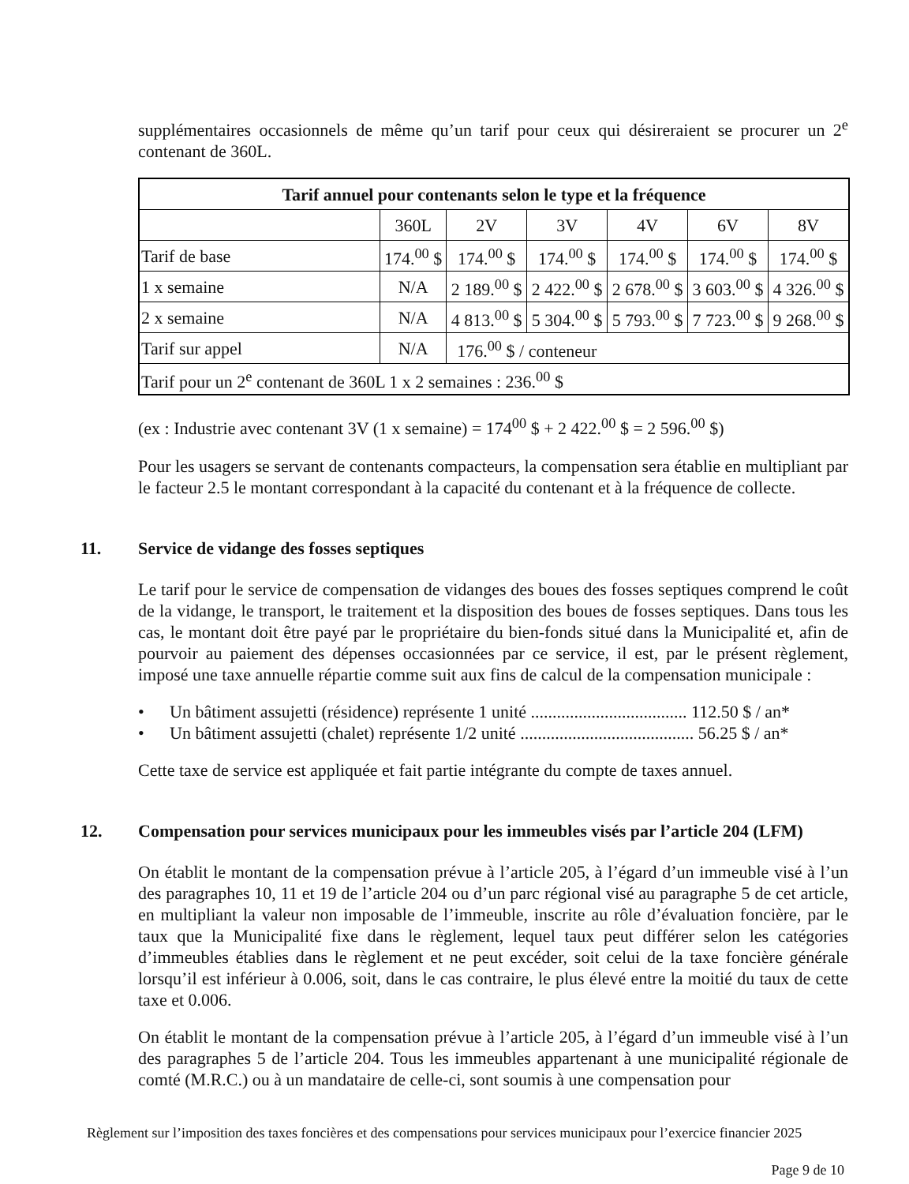supplémentaires occasionnels de même qu’un tarif pour ceux qui désireraient se procurer un 2<sup>e</sup> contenant de 360L.
| Tarif annuel pour contenants selon le type et la fréquence | | | | | | |
| --- | --- | --- | --- | --- | --- | --- |
| | 360L | 2V | 3V | 4V | 6V | 8V |
| Tarif de base | 174.<sup>00</sup> $ | 174.<sup>00</sup> $ | 174.<sup>00</sup> $ | 174.<sup>00</sup> $ | 174.<sup>00</sup> $ | 174.<sup>00</sup> $ |
| 1 x semaine | N/A | 2 189.<sup>00</sup> $ | 2 422.<sup>00</sup> $ | 2 678.<sup>00</sup> $ | 3 603.<sup>00</sup> $ | 4 326.<sup>00</sup> $ |
| 2 x semaine | N/A | 4 813.<sup>00</sup> $ | 5 304.<sup>00</sup> $ | 5 793.<sup>00</sup> $ | 7 723.<sup>00</sup> $ | 9 268.<sup>00</sup> $ |
| Tarif sur appel | N/A | 176.<sup>00</sup> $ / conteneur | | | | |
| Tarif pour un 2<sup>e</sup> contenant de 360L 1 x 2 semaines : 236.<sup>00</sup> $ | | | | | | |
(ex : Industrie avec contenant 3V (1 x semaine) = 174<sup>00</sup> $ + 2 422.<sup>00</sup> $ = 2 596.<sup>00</sup> $)
Pour les usagers se servant de contenants compacteurs, la compensation sera établie en multipliant par le facteur 2.5 le montant correspondant à la capacité du contenant et à la fréquence de collecte.
11. Service de vidange des fosses septiques
Le tarif pour le service de compensation de vidanges des boues des fosses septiques comprend le coût de la vidange, le transport, le traitement et la disposition des boues de fosses septiques. Dans tous les cas, le montant doit être payé par le propriétaire du bien-fonds situé dans la Municipalité et, afin de pourvoir au paiement des dépenses occasionnées par ce service, il est, par le présent règlement, imposé une taxe annuelle répartie comme suit aux fins de calcul de la compensation municipale :
• Un bâtiment assujetti (résidence) représente 1 unité .................................... 112.50 $ / an*
• Un bâtiment assujetti (chalet) représente 1/2 unité ........................................ 56.25 $ / an*
Cette taxe de service est appliquée et fait partie intégrante du compte de taxes annuel.
12. Compensation pour services municipaux pour les immeubles visés par l’article 204 (LFM)
On établit le montant de la compensation prévue à l’article 205, à l’égard d’un immeuble visé à l’un des paragraphes 10, 11 et 19 de l’article 204 ou d’un parc régional visé au paragraphe 5 de cet article, en multipliant la valeur non imposable de l’immeuble, inscrite au rôle d’évaluation foncière, par le taux que la Municipalité fixe dans le règlement, lequel taux peut différer selon les catégories d’immeubles établies dans le règlement et ne peut excéder, soit celui de la taxe foncière générale lorsqu’il est inférieur à 0.006, soit, dans le cas contraire, le plus élevé entre la moitié du taux de cette taxe et 0.006.
On établit le montant de la compensation prévue à l’article 205, à l’égard d’un immeuble visé à l’un des paragraphes 5 de l’article 204. Tous les immeubles appartenant à une municipalité régionale de comté (M.R.C.) ou à un mandataire de celle-ci, sont soumis à une compensation pour
Règlement sur l’imposition des taxes foncières et des compensations pour services municipaux pour l’exercice financier 2025
Page 9 de 10